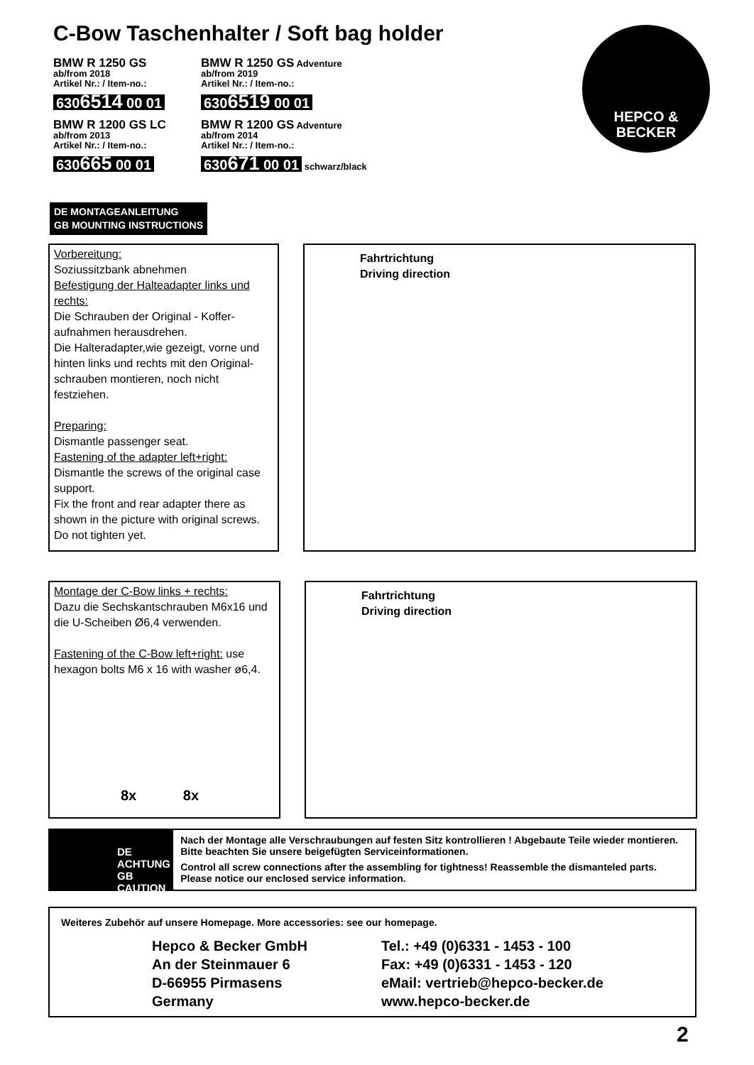C-Bow Taschenhalter / Soft bag holder
BMW R 1250 GS
ab/from 2018
Artikel Nr.: / Item-no.:
6306514 00 01
BMW R 1200 GS LC
ab/from 2013
Artikel Nr.: / Item-no.:
630665 00 01
BMW R 1250 GS Adventure
ab/from 2019
Artikel Nr.: / Item-no.:
6306519 00 01
BMW R 1200 GS Adventure
ab/from 2014
Artikel Nr.: / Item-no.:
630671 00 01 schwarz/black
HEPCO &
BECKER
DE MONTAGEANLEITUNG
GB MOUNTING INSTRUCTIONS
Vorbereitung:
Soziussitzbank abnehmen
Befestigung der Halteadapter links und rechts:
Die Schrauben der Original - Koffer-aufnahmen herausdrehen.
Die Halteradapter,wie gezeigt, vorne und hinten links und rechts mit den Original-schrauben montieren, noch nicht festziehen.
Preparing:
Dismantle passenger seat.
Fastening of the adapter left+right:
Dismantle the screws of the original case support.
Fix the front and rear adapter there as shown in the picture with original screws.
Do not tighten yet.
Fahrtrichtung
Driving direction
Montage der C-Bow links + rechts:
Dazu die Sechskantschrauben M6x16 und die U-Scheiben Ø6,4 verwenden.
Fastening of the C-Bow left+right: use hexagon bolts M6 x 16 with washer ø6,4.
8x 8x
Fahrtrichtung
Driving direction
DE ACHTUNG
GB CAUTION
Nach der Montage alle Verschraubungen auf festen Sitz kontrollieren ! Abgebaute Teile wieder montieren. Bitte beachten Sie unsere beigefügten Serviceinformationen.
Control all screw connections after the assembling for tightness! Reassemble the dismanteled parts. Please notice our enclosed service information.
Weiteres Zubehör auf unsere Homepage. More accessories: see our homepage.
Hepco & Becker GmbH
An der Steinmauer 6
D-66955 Pirmasens
Germany
Tel.: +49 (0)6331 - 1453 - 100
Fax: +49 (0)6331 - 1453 - 120
eMail: vertrieb@hepco-becker.de
www.hepco-becker.de
2